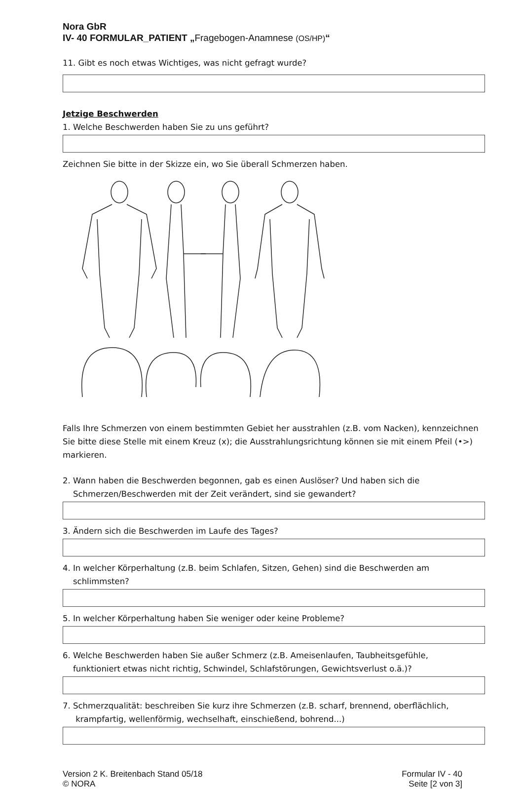Nora GbR
IV- 40 FORMULAR_PATIENT „Fragebogen-Anamnese (OS/HP)“
11. Gibt es noch etwas Wichtiges, was nicht gefragt wurde?
Jetzige Beschwerden
1. Welche Beschwerden haben Sie zu uns geführt?
Zeichnen Sie bitte in der Skizze ein, wo Sie überall Schmerzen haben.
Falls Ihre Schmerzen von einem bestimmten Gebiet her ausstrahlen (z.B. vom Nacken), kennzeichnen Sie bitte diese Stelle mit einem Kreuz (x); die Ausstrahlungsrichtung können sie mit einem Pfeil (•>) markieren.
2. Wann haben die Beschwerden begonnen, gab es einen Auslöser? Und haben sich die
Schmerzen/Beschwerden mit der Zeit verändert, sind sie gewandert?
3. Ändern sich die Beschwerden im Laufe des Tages?
4. In welcher Körperhaltung (z.B. beim Schlafen, Sitzen, Gehen) sind die Beschwerden am
schlimmsten?
5. In welcher Körperhaltung haben Sie weniger oder keine Probleme?
6. Welche Beschwerden haben Sie außer Schmerz (z.B. Ameisenlaufen, Taubheitsgefühle,
funktioniert etwas nicht richtig, Schwindel, Schlafstörungen, Gewichtsverlust o.ä.)?
7. Schmerzqualität: beschreiben Sie kurz ihre Schmerzen (z.B. scharf, brennend, oberflächlich,
krampfartig, wellenförmig, wechselhaft, einschießend, bohrend...)
Version 2 K. Breitenbach Stand 05/18
© NORA
Formular IV - 40
Seite [2 von 3]